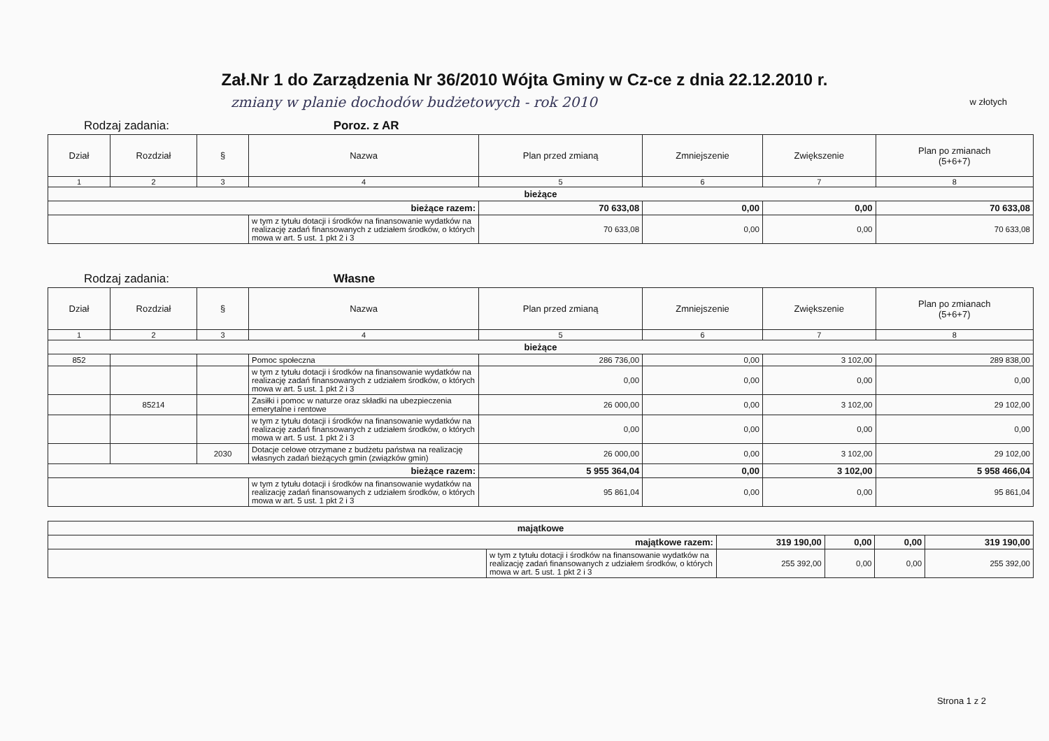Zał.Nr 1 do Zarządzenia Nr 36/2010 Wójta Gminy w Cz-ce z dnia 22.12.2010 r.
zmiany w planie dochodów budżetowych - rok 2010
w złotych
Rodzaj zadania: Poroz. z AR
| Dział | Rozdział | § | Nazwa | Plan przed zmianą | Zmniejszenie | Zwiększenie | Plan po zmianach (5+6+7) |
| --- | --- | --- | --- | --- | --- | --- | --- |
| 1 | 2 | 3 | 4 | 5 | 6 | 7 | 8 |
| bieżące | | | | | | | |
| bieżące razem: | | | | 70 633,08 | 0,00 | 0,00 | 70 633,08 |
| | | | w tym z tytułu dotacji i środków na finansowanie wydatków na realizację zadań finansowanych z udziałem środków, o których mowa w art. 5 ust. 1 pkt 2 i 3 | 70 633,08 | 0,00 | 0,00 | 70 633,08 |
Rodzaj zadania: Własne
| Dział | Rozdział | § | Nazwa | Plan przed zmianą | Zmniejszenie | Zwiększenie | Plan po zmianach (5+6+7) |
| --- | --- | --- | --- | --- | --- | --- | --- |
| 1 | 2 | 3 | 4 | 5 | 6 | 7 | 8 |
| bieżące | | | | | | | |
| 852 | | | Pomoc społeczna | 286 736,00 | 0,00 | 3 102,00 | 289 838,00 |
| | | | w tym z tytułu dotacji i środków na finansowanie wydatków na realizację zadań finansowanych z udziałem środków, o których mowa w art. 5 ust. 1 pkt 2 i 3 | 0,00 | 0,00 | 0,00 | 0,00 |
| | 85214 | | Zasiłki i pomoc w naturze oraz składki na ubezpieczenia emerytalne i rentowe | 26 000,00 | 0,00 | 3 102,00 | 29 102,00 |
| | | | w tym z tytułu dotacji i środków na finansowanie wydatków na realizację zadań finansowanych z udziałem środków, o których mowa w art. 5 ust. 1 pkt 2 i 3 | 0,00 | 0,00 | 0,00 | 0,00 |
| | | 2030 | Dotacje celowe otrzymane z budżetu państwa na realizację własnych zadań bieżących gmin (związków gmin) | 26 000,00 | 0,00 | 3 102,00 | 29 102,00 |
| bieżące razem: | | | | 5 955 364,04 | 0,00 | 3 102,00 | 5 958 466,04 |
| | | | w tym z tytułu dotacji i środków na finansowanie wydatków na realizację zadań finansowanych z udziałem środków, o których mowa w art. 5 ust. 1 pkt 2 i 3 | 95 861,04 | 0,00 | 0,00 | 95 861,04 |
| majątkowe | | | | | |
| majątkowe razem: | | 319 190,00 | 0,00 | 0,00 | 319 190,00 |
| | w tym z tytułu dotacji i środków na finansowanie wydatków na realizację zadań finansowanych z udziałem środków, o których mowa w art. 5 ust. 1 pkt 2 i 3 | 255 392,00 | 0,00 | 0,00 | 255 392,00 |
Strona 1 z 2